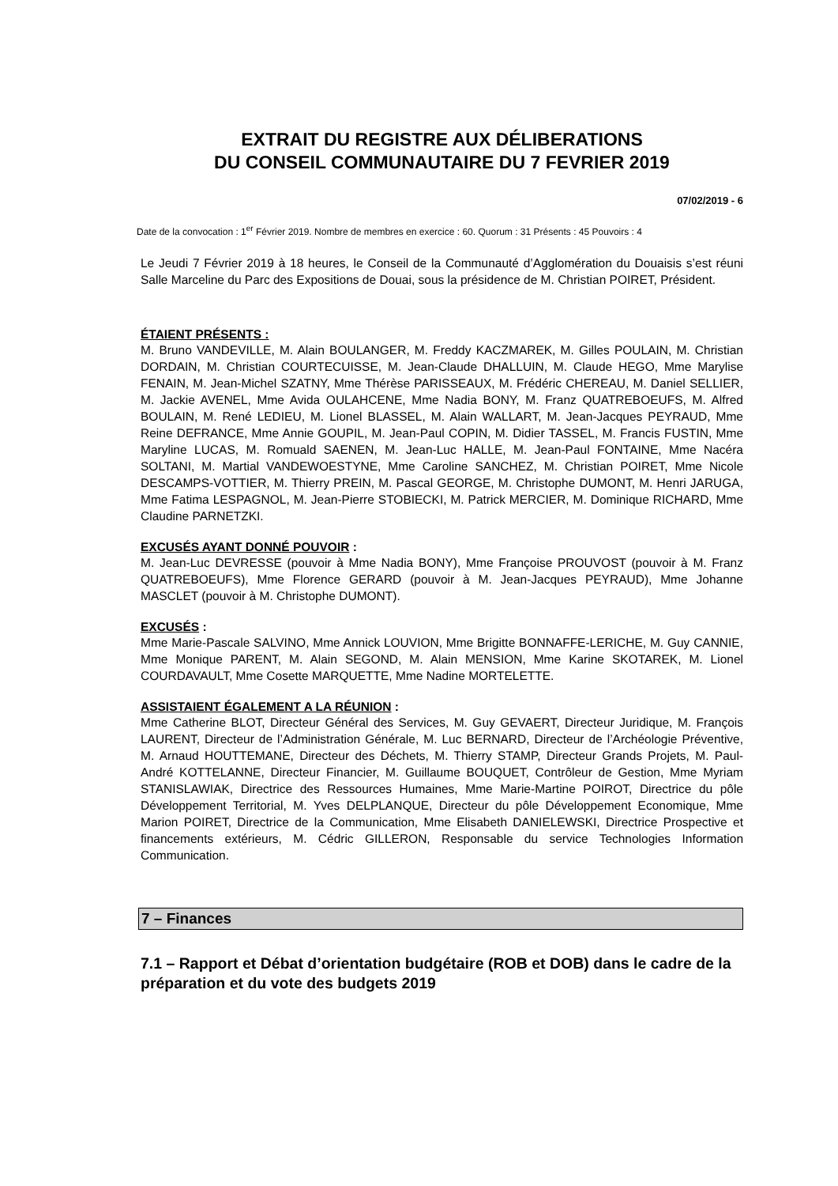EXTRAIT DU REGISTRE AUX DÉLIBERATIONS
DU CONSEIL COMMUNAUTAIRE DU 7 FEVRIER 2019
07/02/2019 - 6
Date de la convocation : 1<sup>er</sup> Février 2019. Nombre de membres en exercice : 60. Quorum : 31 Présents : 45 Pouvoirs : 4
Le Jeudi 7 Février 2019 à 18 heures, le Conseil de la Communauté d’Agglomération du Douaisis s’est réuni Salle Marceline du Parc des Expositions de Douai, sous la présidence de M. Christian POIRET, Président.
ÉTAIENT PRÉSENTS :
M. Bruno VANDEVILLE, M. Alain BOULANGER, M. Freddy KACZMAREK, M. Gilles POULAIN, M. Christian DORDAIN, M. Christian COURTECUISSE, M. Jean-Claude DHALLUIN, M. Claude HEGO, Mme Marylise FENAIN, M. Jean-Michel SZATNY, Mme Thérèse PARISSEAUX, M. Frédéric CHEREAU, M. Daniel SELLIER, M. Jackie AVENEL, Mme Avida OULAHCENE, Mme Nadia BONY, M. Franz QUATREBOEUFS, M. Alfred BOULAIN, M. René LEDIEU, M. Lionel BLASSEL, M. Alain WALLART, M. Jean-Jacques PEYRAUD, Mme Reine DEFRANCE, Mme Annie GOUPIL, M. Jean-Paul COPIN, M. Didier TASSEL, M. Francis FUSTIN, Mme Maryline LUCAS, M. Romuald SAENEN, M. Jean-Luc HALLE, M. Jean-Paul FONTAINE, Mme Nacéra SOLTANI, M. Martial VANDEWOESTYNE, Mme Caroline SANCHEZ, M. Christian POIRET, Mme Nicole DESCAMPS-VOTTIER, M. Thierry PREIN, M. Pascal GEORGE, M. Christophe DUMONT, M. Henri JARUGA, Mme Fatima LESPAGNOL, M. Jean-Pierre STOBIECKI, M. Patrick MERCIER, M. Dominique RICHARD, Mme Claudine PARNETZKI.
EXCUSÉS AYANT DONNÉ POUVOIR :
M. Jean-Luc DEVRESSE (pouvoir à Mme Nadia BONY), Mme Françoise PROUVOST (pouvoir à M. Franz QUATREBOEUFS), Mme Florence GERARD (pouvoir à M. Jean-Jacques PEYRAUD), Mme Johanne MASCLET (pouvoir à M. Christophe DUMONT).
EXCUSÉS :
Mme Marie-Pascale SALVINO, Mme Annick LOUVION, Mme Brigitte BONNAFFE-LERICHE, M. Guy CANNIE, Mme Monique PARENT, M. Alain SEGOND, M. Alain MENSION, Mme Karine SKOTAREK, M. Lionel COURDAVAULT, Mme Cosette MARQUETTE, Mme Nadine MORTELETTE.
ASSISTAIENT ÉGALEMENT A LA RÉUNION :
Mme Catherine BLOT, Directeur Général des Services, M. Guy GEVAERT, Directeur Juridique, M. François LAURENT, Directeur de l’Administration Générale, M. Luc BERNARD, Directeur de l’Archéologie Préventive, M. Arnaud HOUTTEMANE, Directeur des Déchets, M. Thierry STAMP, Directeur Grands Projets, M. Paul-André KOTTELANNE, Directeur Financier, M. Guillaume BOUQUET, Contrôleur de Gestion, Mme Myriam STANISLAWIAK, Directrice des Ressources Humaines, Mme Marie-Martine POIROT, Directrice du pôle Développement Territorial, M. Yves DELPLANQUE, Directeur du pôle Développement Economique, Mme Marion POIRET, Directrice de la Communication, Mme Elisabeth DANIELEWSKI, Directrice Prospective et financements extérieurs, M. Cédric GILLERON, Responsable du service Technologies Information Communication.
7 – Finances
7.1 – Rapport et Débat d’orientation budgétaire (ROB et DOB) dans le cadre de la préparation et du vote des budgets 2019